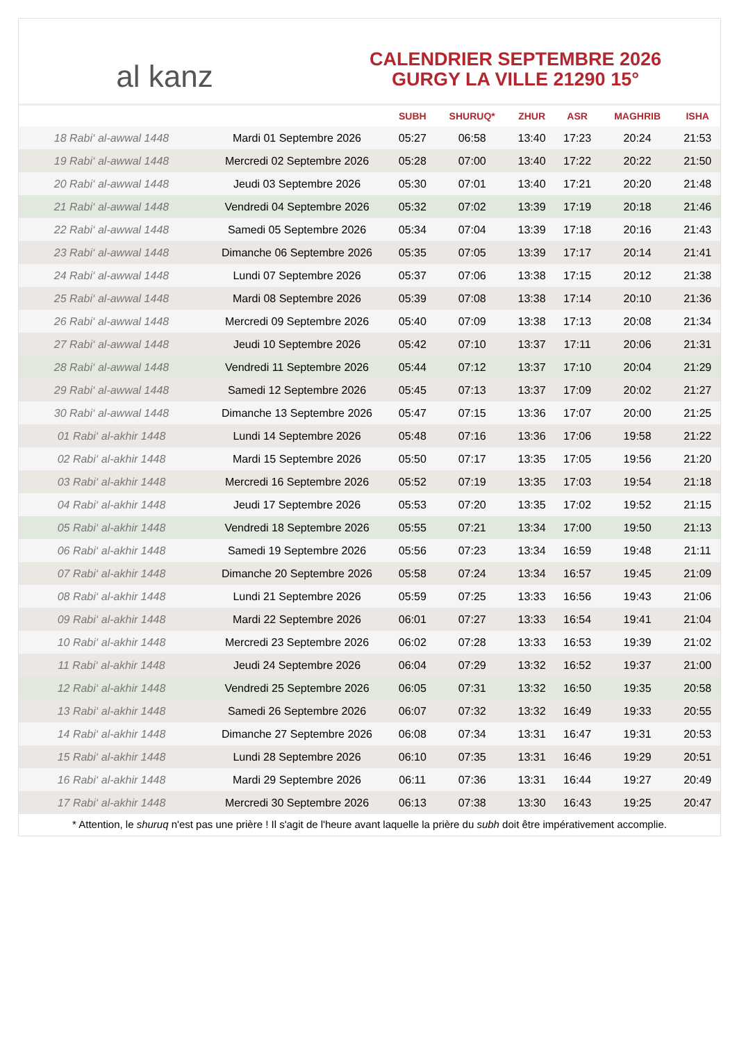al kanz
CALENDRIER SEPTEMBRE 2026
GURGY LA VILLE 21290 15°
| | | SUBH | SHURUQ* | ZHUR | ASR | MAGHRIB | ISHA |
| --- | --- | --- | --- | --- | --- | --- | --- |
| 18 Rabi‘ al-awwal 1448 | Mardi 01 Septembre 2026 | 05:27 | 06:58 | 13:40 | 17:23 | 20:24 | 21:53 |
| 19 Rabi‘ al-awwal 1448 | Mercredi 02 Septembre 2026 | 05:28 | 07:00 | 13:40 | 17:22 | 20:22 | 21:50 |
| 20 Rabi‘ al-awwal 1448 | Jeudi 03 Septembre 2026 | 05:30 | 07:01 | 13:40 | 17:21 | 20:20 | 21:48 |
| 21 Rabi‘ al-awwal 1448 | Vendredi 04 Septembre 2026 | 05:32 | 07:02 | 13:39 | 17:19 | 20:18 | 21:46 |
| 22 Rabi‘ al-awwal 1448 | Samedi 05 Septembre 2026 | 05:34 | 07:04 | 13:39 | 17:18 | 20:16 | 21:43 |
| 23 Rabi‘ al-awwal 1448 | Dimanche 06 Septembre 2026 | 05:35 | 07:05 | 13:39 | 17:17 | 20:14 | 21:41 |
| 24 Rabi‘ al-awwal 1448 | Lundi 07 Septembre 2026 | 05:37 | 07:06 | 13:38 | 17:15 | 20:12 | 21:38 |
| 25 Rabi‘ al-awwal 1448 | Mardi 08 Septembre 2026 | 05:39 | 07:08 | 13:38 | 17:14 | 20:10 | 21:36 |
| 26 Rabi‘ al-awwal 1448 | Mercredi 09 Septembre 2026 | 05:40 | 07:09 | 13:38 | 17:13 | 20:08 | 21:34 |
| 27 Rabi‘ al-awwal 1448 | Jeudi 10 Septembre 2026 | 05:42 | 07:10 | 13:37 | 17:11 | 20:06 | 21:31 |
| 28 Rabi‘ al-awwal 1448 | Vendredi 11 Septembre 2026 | 05:44 | 07:12 | 13:37 | 17:10 | 20:04 | 21:29 |
| 29 Rabi‘ al-awwal 1448 | Samedi 12 Septembre 2026 | 05:45 | 07:13 | 13:37 | 17:09 | 20:02 | 21:27 |
| 30 Rabi‘ al-awwal 1448 | Dimanche 13 Septembre 2026 | 05:47 | 07:15 | 13:36 | 17:07 | 20:00 | 21:25 |
| 01 Rabi‘ al-akhir 1448 | Lundi 14 Septembre 2026 | 05:48 | 07:16 | 13:36 | 17:06 | 19:58 | 21:22 |
| 02 Rabi‘ al-akhir 1448 | Mardi 15 Septembre 2026 | 05:50 | 07:17 | 13:35 | 17:05 | 19:56 | 21:20 |
| 03 Rabi‘ al-akhir 1448 | Mercredi 16 Septembre 2026 | 05:52 | 07:19 | 13:35 | 17:03 | 19:54 | 21:18 |
| 04 Rabi‘ al-akhir 1448 | Jeudi 17 Septembre 2026 | 05:53 | 07:20 | 13:35 | 17:02 | 19:52 | 21:15 |
| 05 Rabi‘ al-akhir 1448 | Vendredi 18 Septembre 2026 | 05:55 | 07:21 | 13:34 | 17:00 | 19:50 | 21:13 |
| 06 Rabi‘ al-akhir 1448 | Samedi 19 Septembre 2026 | 05:56 | 07:23 | 13:34 | 16:59 | 19:48 | 21:11 |
| 07 Rabi‘ al-akhir 1448 | Dimanche 20 Septembre 2026 | 05:58 | 07:24 | 13:34 | 16:57 | 19:45 | 21:09 |
| 08 Rabi‘ al-akhir 1448 | Lundi 21 Septembre 2026 | 05:59 | 07:25 | 13:33 | 16:56 | 19:43 | 21:06 |
| 09 Rabi‘ al-akhir 1448 | Mardi 22 Septembre 2026 | 06:01 | 07:27 | 13:33 | 16:54 | 19:41 | 21:04 |
| 10 Rabi‘ al-akhir 1448 | Mercredi 23 Septembre 2026 | 06:02 | 07:28 | 13:33 | 16:53 | 19:39 | 21:02 |
| 11 Rabi‘ al-akhir 1448 | Jeudi 24 Septembre 2026 | 06:04 | 07:29 | 13:32 | 16:52 | 19:37 | 21:00 |
| 12 Rabi‘ al-akhir 1448 | Vendredi 25 Septembre 2026 | 06:05 | 07:31 | 13:32 | 16:50 | 19:35 | 20:58 |
| 13 Rabi‘ al-akhir 1448 | Samedi 26 Septembre 2026 | 06:07 | 07:32 | 13:32 | 16:49 | 19:33 | 20:55 |
| 14 Rabi‘ al-akhir 1448 | Dimanche 27 Septembre 2026 | 06:08 | 07:34 | 13:31 | 16:47 | 19:31 | 20:53 |
| 15 Rabi‘ al-akhir 1448 | Lundi 28 Septembre 2026 | 06:10 | 07:35 | 13:31 | 16:46 | 19:29 | 20:51 |
| 16 Rabi‘ al-akhir 1448 | Mardi 29 Septembre 2026 | 06:11 | 07:36 | 13:31 | 16:44 | 19:27 | 20:49 |
| 17 Rabi‘ al-akhir 1448 | Mercredi 30 Septembre 2026 | 06:13 | 07:38 | 13:30 | 16:43 | 19:25 | 20:47 |
* Attention, le shuruq n'est pas une prière ! Il s'agit de l'heure avant laquelle la prière du subh doit être impérativement accomplie.